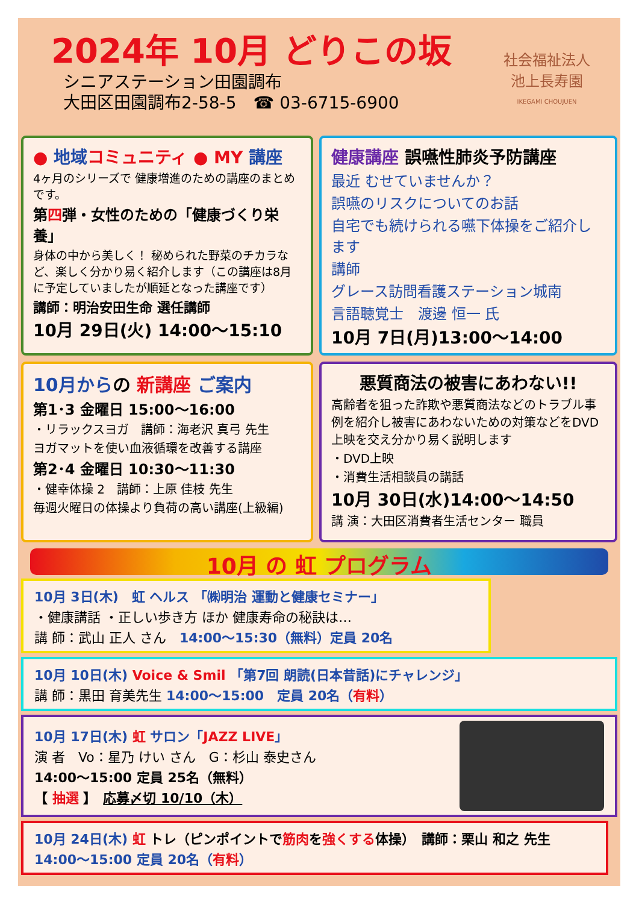2024年 10月 どりこの坂
シニアステーション田園調布
大田区田園調布2-58-5　☎ 03-6715-6900
社会福祉法人
池上長寿園
IKEGAMI CHOUJUEN
● 地域 コミュニティ ● MY 講座
4ヶ月のシリーズで 健康増進のための講座のまとめです。
第四弾・女性のための「健康づくり栄養」
身体の中から美しく！ 秘められた野菜のチカラなど、楽しく分かり易く紹介します（この講座は8月に予定していましたが順延となった講座です）
講師：明治安田生命 選任講師
10月 29日(火) 14:00～15:10
健康講座 誤嚥性肺炎予防講座
最近 むせていませんか？
誤嚥のリスクについてのお話
自宅でも続けられる嚥下体操をご紹介します
講師
グレース訪問看護ステーション城南
言語聴覚士　渡邊 恒一 氏
10月 7日(月)13:00～14:00
10月からの 新講座 ご案内
第1･3 金曜日 15:00～16:00
・リラックスヨガ　講師：海老沢 真弓 先生
ヨガマットを使い血液循環を改善する講座
第2･4 金曜日 10:30～11:30
・健幸体操 2　講師：上原 佳枝 先生
毎週火曜日の体操より負荷の高い講座(上級編)
悪質商法の被害にあわない!!
高齢者を狙った詐欺や悪質商法などのトラブル事例を紹介し被害にあわないための対策などをDVD上映を交え分かり易く説明します
・DVD上映
・消費生活相談員の講話
10月 30日(水)14:00～14:50
講 演：大田区消費者生活センター 職員
10月 の 虹 プログラム
10月 3日(木)　虹 ヘルス 「㈱明治 運動と健康セミナー」
・健康講話 ・正しい歩き方 ほか 健康寿命の秘訣は…
講 師：武山 正人 さん　14:00～15:30（無料）定員 20名
10月 10日(木) Voice & Smil 「第7回 朗読(日本昔話)にチャレンジ」
講 師：黒田 育美先生 14:00～15:00　定員 20名（有料）
10月 17日(木) 虹 サロン「JAZZ LIVE」
演 者　Vo：星乃 けい さん　G：杉山 泰史さん
14:00～15:00 定員 25名（無料）
【 抽選 】　応募〆切 10/10（木）
10月 24日(木) 虹 トレ（ピンポイントで筋肉を強くする体操）　講師：栗山 和之 先生
14:00～15:00 定員 20名（有料）